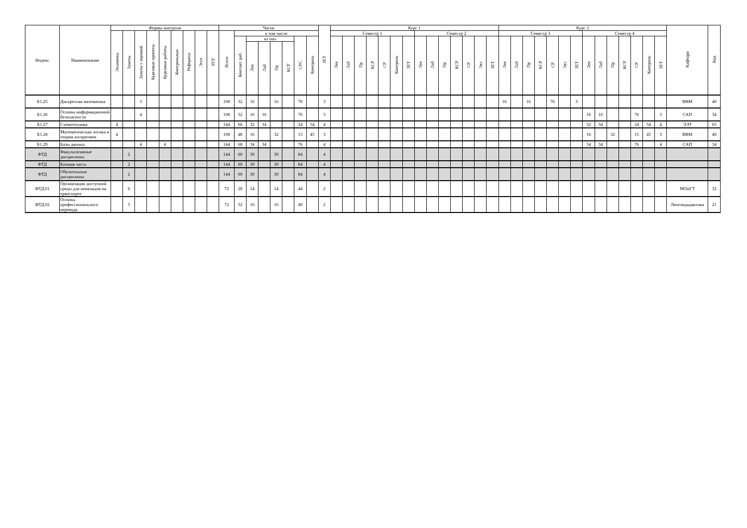| Индекс | Наименование | Формы контроля | | | | | | | | | Часов | | | | | | | | ЗЕТ | Курс 1 | | | | | | | | | | | | | | Курс 2 | | | | | | | | | | | | | | Кафедра | Код |
| --- | --- | --- | --- | --- | --- | --- | --- | --- | --- | --- | --- | --- | --- | --- | --- | --- | --- | --- | --- | --- | --- | --- | --- | --- | --- | --- | --- | --- | --- | --- | --- | --- | --- | --- | --- | --- | --- | --- | --- | --- | --- | --- | --- | --- | --- | --- | --- | --- | --- |
| | | Экзамены | Зачеты | Зачеты с оценкой | Курсовые проекты | Курсовые работы | Контрольные | Рефераты | Эссе | РГР | Всего | в том числе | | | | | | | | Семестр 1 | | | | | | | Семестр 2 | | | | | | | Семестр 3 | | | | | | | Семестр 4 | | | | | | | | |
| | | | | | | | | | | | | Контакт. раб. | из них | | | | СРС | Контроль | | Лек | Лаб | Пр | КСР | СР | Контроль | ЗЕТ | Лек | Лаб | Пр | КСР | СР | Экз | ЗЕТ | Лек | Лаб | Пр | КСР | СР | Экз | ЗЕТ | Лек | Лаб | Пр | КСР | СР | Контроль | ЗЕТ | | |
| | | | | | | | | | | | | | Лек | Лаб | Пр | КСР | | | | | | | | | | | | | | | | | | | | | | | | | | | | | | | | | |
| Б1.25 | Дискретная математика | | | 3 | | | | | | | 108 | 32 | 16 | | 16 | | 76 | | 3 | | | | | | | | | | | | | | | 16 | | 16 | | 76 | | 3 | | | | | | | | ВВМ | 40 |
| Б1.26 | Основы информационной безопасности | | | 4 | | | | | | | 108 | 32 | 16 | 16 | | | 76 | | 3 | | | | | | | | | | | | | | | | | | | | | | 16 | 16 | | | 76 | | 3 | САП | 34 |
| Б1.27 | Схемотехника | 4 | | | | | | | | | 144 | 66 | 32 | 34 | | | 24 | 54 | 4 | | | | | | | | | | | | | | | | | | | | | | 32 | 34 | | | 24 | 54 | 4 | ЭЭТ | 65 |
| Б1.28 | Математическая логика и теория алгоритмов | 4 | | | | | | | | | 108 | 48 | 16 | | 32 | | 15 | 45 | 3 | | | | | | | | | | | | | | | | | | | | | | 16 | | 32 | | 15 | 45 | 3 | ВВМ | 40 |
| Б1.29 | Базы данных | | | 4 | | 4 | | | | | 144 | 68 | 34 | 34 | | | 76 | | 4 | | | | | | | | | | | | | | | | | | | | | | 34 | 34 | | | 76 | | 4 | САП | 34 |
| ФТД | Факультативные дисциплины | | 2 | | | | | | | | 144 | 60 | 30 | | 30 | | 84 | | 4 | | | | | | | | | | | | | | | | | | | | | | | | | | | | | | |
| ФТД | Базовая часть | | 2 | | | | | | | | 144 | 60 | 30 | | 30 | | 84 | | 4 | | | | | | | | | | | | | | | | | | | | | | | | | | | | | | |
| ФТД | Обязательные дисциплины | | 2 | | | | | | | | 144 | 60 | 30 | | 30 | | 84 | | 4 | | | | | | | | | | | | | | | | | | | | | | | | | | | | | | |
| ФТД.01 | Организация доступной среды для инвалидов на транспорте | | 6 | | | | | | | | 72 | 28 | 14 | | 14 | | 44 | | 2 | | | | | | | | | | | | | | | | | | | | | | | | | | | | | МОиГТ | 32 |
| ФТД.02 | Основы профессионального перевода | | 5 | | | | | | | | 72 | 32 | 16 | | 16 | | 40 | | 2 | | | | | | | | | | | | | | | | | | | | | | | | | | | | | Лингводидактика | 21 |